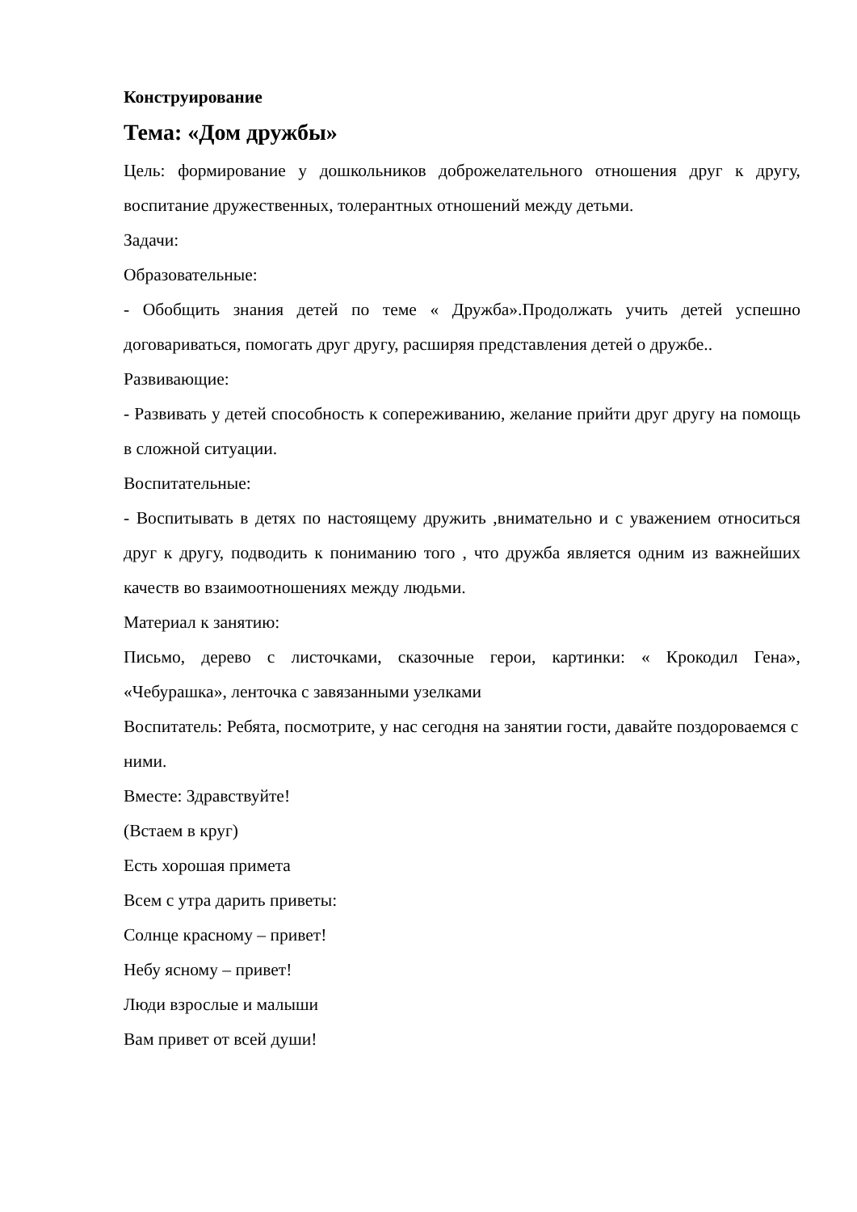Конструирование
Тема: «Дом дружбы»
Цель: формирование у дошкольников доброжелательного отношения друг к другу, воспитание дружественных, толерантных отношений между детьми.
Задачи:
Образовательные:
- Обобщить знания детей по теме « Дружба».Продолжать учить детей успешно договариваться, помогать друг другу, расширяя представления детей о дружбе..
Развивающие:
- Развивать у детей способность к сопереживанию, желание прийти друг другу на помощь в сложной ситуации.
Воспитательные:
- Воспитывать в детях по настоящему дружить ,внимательно и с уважением относиться друг к другу, подводить к пониманию того , что дружба является одним из важнейших качеств во взаимоотношениях между людьми.
Материал к занятию:
Письмо, дерево с листочками, сказочные герои, картинки: « Крокодил Гена», «Чебурашка», ленточка с завязанными узелками
Воспитатель: Ребята, посмотрите, у нас сегодня на занятии гости, давайте поздороваемся с ними.
Вместе: Здравствуйте!
(Встаем в круг)
Есть хорошая примета
Всем с утра дарить приветы:
Солнце красному – привет!
Небу ясному – привет!
Люди взрослые и малыши
Вам привет от всей души!